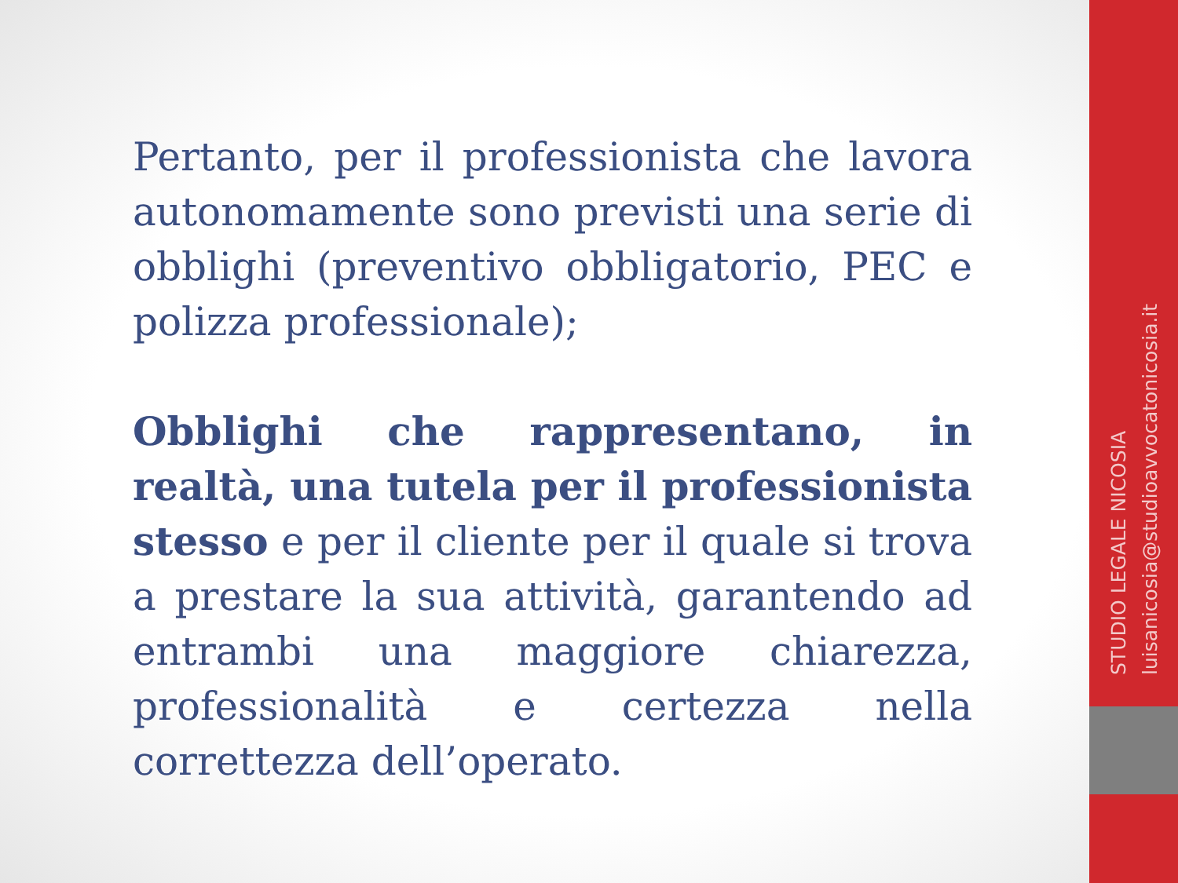Pertanto, per il professionista che lavora autonomamente sono previsti una serie di obblighi (preventivo obbligatorio, PEC e polizza professionale);
Obblighi che rappresentano, in realtà, una tutela per il professionista stesso e per il cliente per il quale si trova a prestare la sua attività, garantendo ad entrambi una maggiore chiarezza, professionalità e certezza nella correttezza dell’operato.
STUDIO LEGALE NICOSIA
luisanicosia@studioavvocatonicosia.it